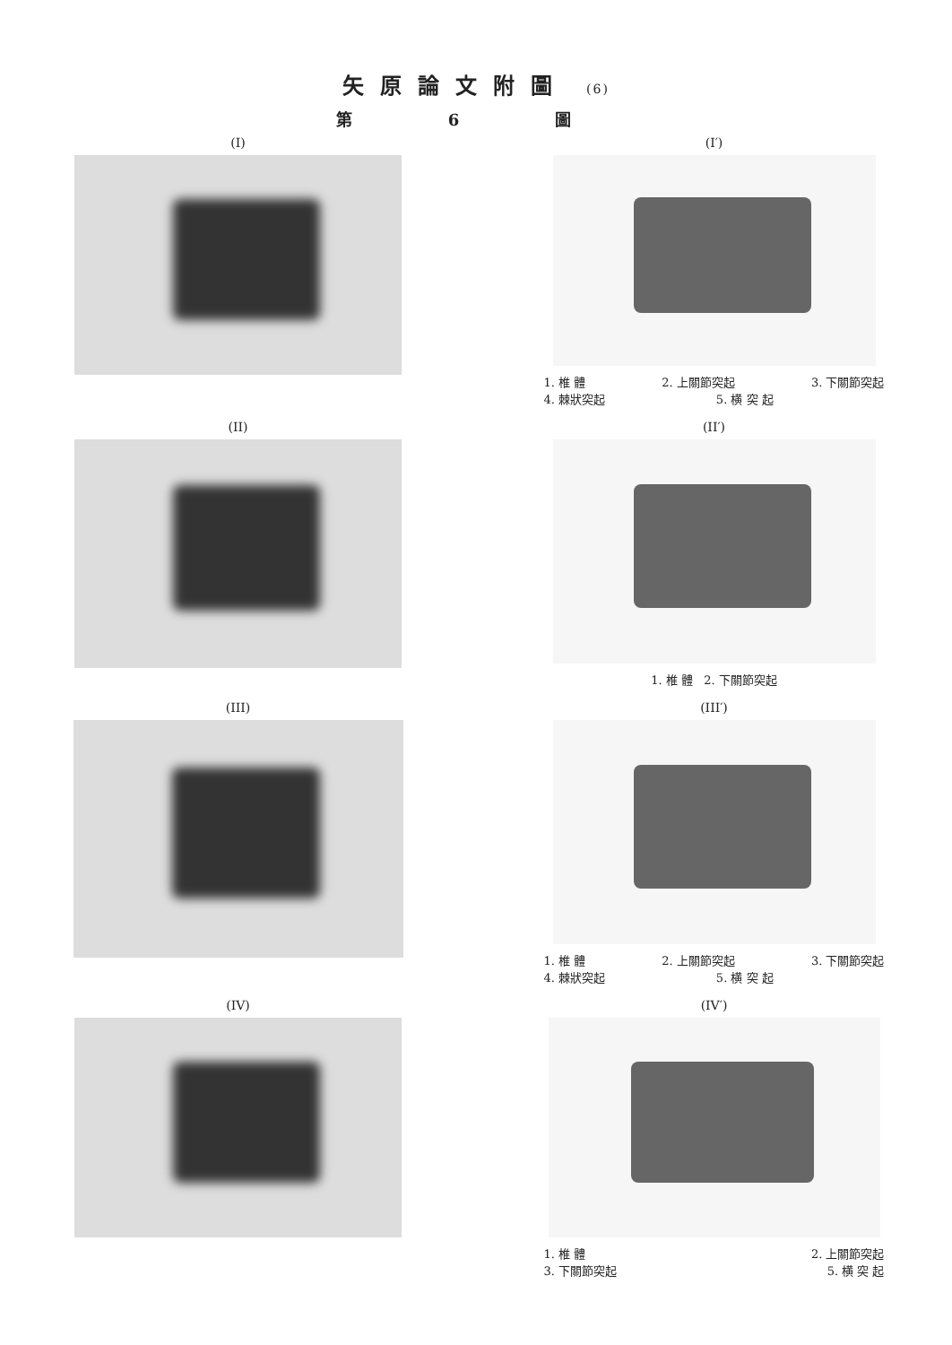矢原論文附圖 (6)
第 6 圖
(I)
(I′)
1. 椎 體 2. 上關節突起 3. 下關節突起
4. 棘狀突起 5. 横 突 起
(II)
(II′)
1. 椎 體 2. 下關節突起
(III)
(III′)
1. 椎 體 2. 上關節突起 3. 下關節突起
4. 棘狀突起 5. 横 突 起
(IV)
(IV′)
1. 椎 體 2. 上關節突起
3. 下關節突起 5. 横 突 起